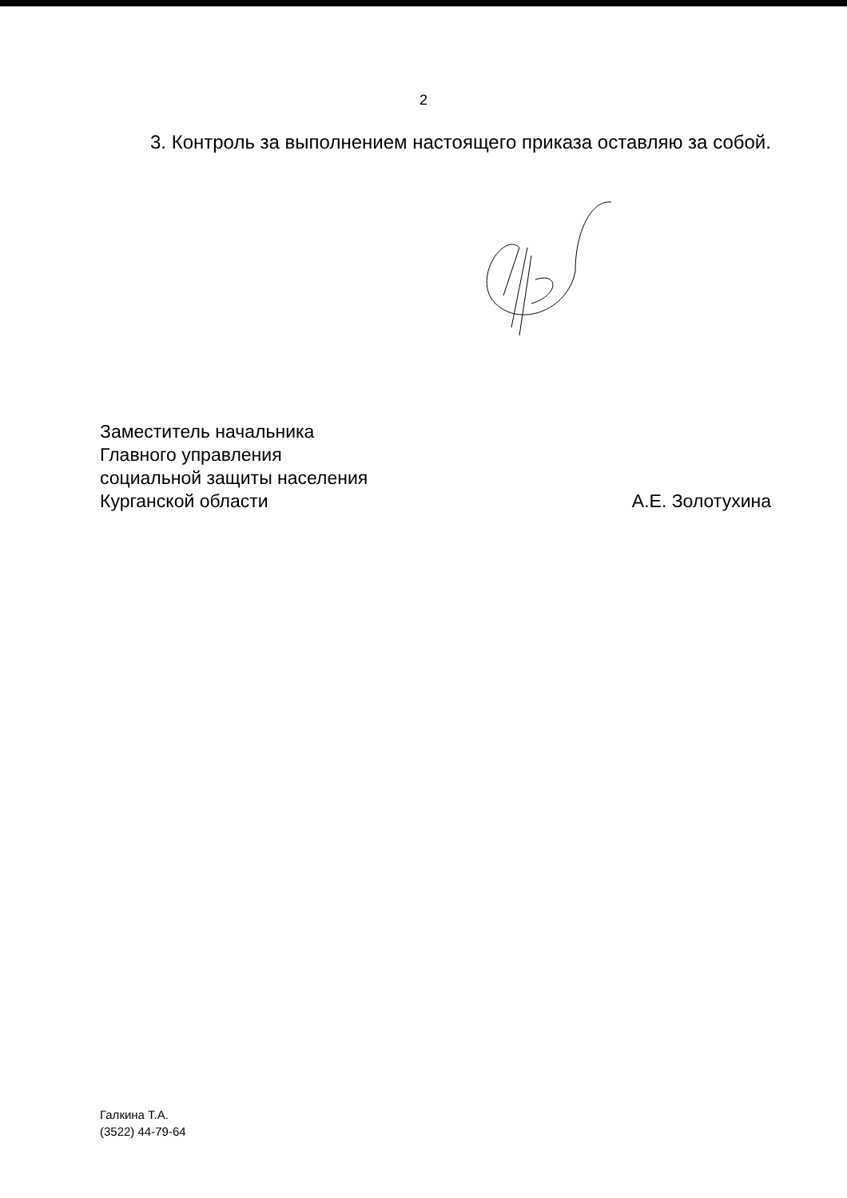2
3. Контроль за выполнением настоящего приказа оставляю за собой.
Заместитель начальника
Главного управления
социальной защиты населения
Курганской области
А.Е. Золотухина
Галкина Т.А.
(3522) 44-79-64